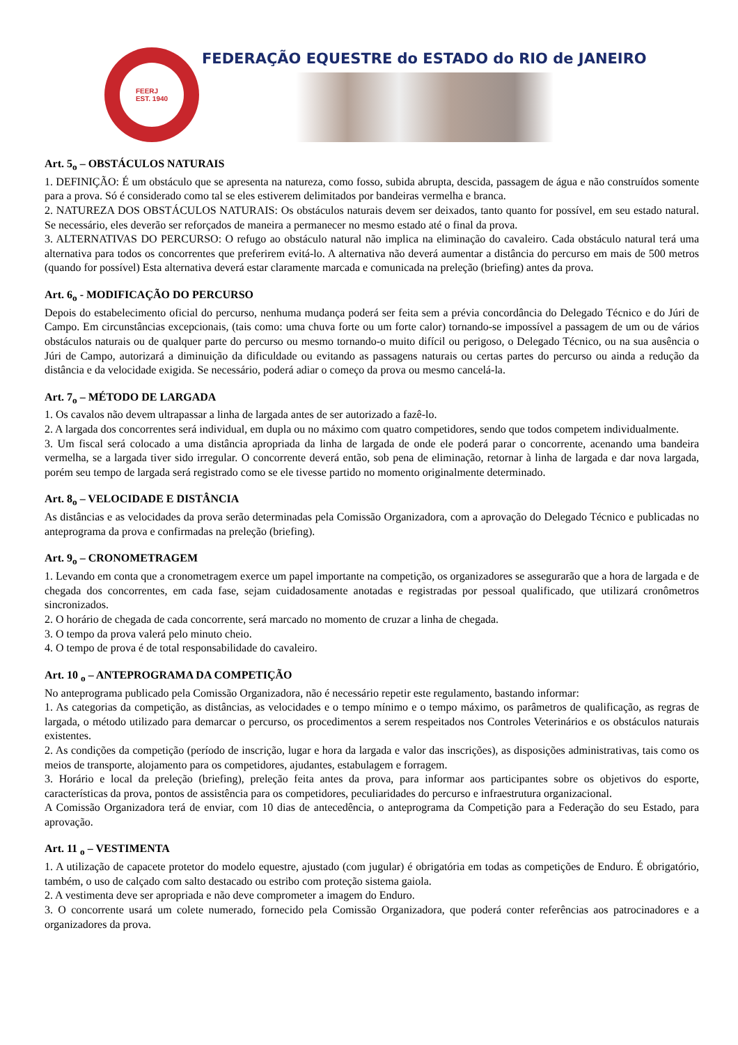FEERJ
EST. 1940
FEDERAÇÃO EQUESTRE do ESTADO do RIO de JANEIRO
Art. 5<sub>o</sub> – OBSTÁCULOS NATURAIS
1. DEFINIÇÃO: É um obstáculo que se apresenta na natureza, como fosso, subida abrupta, descida, passagem de água e não construídos somente para a prova. Só é considerado como tal se eles estiverem delimitados por bandeiras vermelha e branca.
2. NATUREZA DOS OBSTÁCULOS NATURAIS: Os obstáculos naturais devem ser deixados, tanto quanto for possível, em seu estado natural. Se necessário, eles deverão ser reforçados de maneira a permanecer no mesmo estado até o final da prova.
3. ALTERNATIVAS DO PERCURSO: O refugo ao obstáculo natural não implica na eliminação do cavaleiro. Cada obstáculo natural terá uma alternativa para todos os concorrentes que preferirem evitá-lo. A alternativa não deverá aumentar a distância do percurso em mais de 500 metros (quando for possível) Esta alternativa deverá estar claramente marcada e comunicada na preleção (briefing) antes da prova.
Art. 6<sub>o</sub> - MODIFICAÇÃO DO PERCURSO
Depois do estabelecimento oficial do percurso, nenhuma mudança poderá ser feita sem a prévia concordância do Delegado Técnico e do Júri de Campo. Em circunstâncias excepcionais, (tais como: uma chuva forte ou um forte calor) tornando-se impossível a passagem de um ou de vários obstáculos naturais ou de qualquer parte do percurso ou mesmo tornando-o muito difícil ou perigoso, o Delegado Técnico, ou na sua ausência o Júri de Campo, autorizará a diminuição da dificuldade ou evitando as passagens naturais ou certas partes do percurso ou ainda a redução da distância e da velocidade exigida. Se necessário, poderá adiar o começo da prova ou mesmo cancelá-la.
Art. 7<sub>o</sub> – MÉTODO DE LARGADA
1. Os cavalos não devem ultrapassar a linha de largada antes de ser autorizado a fazê-lo.
2. A largada dos concorrentes será individual, em dupla ou no máximo com quatro competidores, sendo que todos competem individualmente.
3. Um fiscal será colocado a uma distância apropriada da linha de largada de onde ele poderá parar o concorrente, acenando uma bandeira vermelha, se a largada tiver sido irregular. O concorrente deverá então, sob pena de eliminação, retornar à linha de largada e dar nova largada, porém seu tempo de largada será registrado como se ele tivesse partido no momento originalmente determinado.
Art. 8<sub>o</sub> – VELOCIDADE E DISTÂNCIA
As distâncias e as velocidades da prova serão determinadas pela Comissão Organizadora, com a aprovação do Delegado Técnico e publicadas no anteprograma da prova e confirmadas na preleção (briefing).
Art. 9<sub>o</sub> – CRONOMETRAGEM
1. Levando em conta que a cronometragem exerce um papel importante na competição, os organizadores se assegurarão que a hora de largada e de chegada dos concorrentes, em cada fase, sejam cuidadosamente anotadas e registradas por pessoal qualificado, que utilizará cronômetros sincronizados.
2. O horário de chegada de cada concorrente, será marcado no momento de cruzar a linha de chegada.
3. O tempo da prova valerá pelo minuto cheio.
4. O tempo de prova é de total responsabilidade do cavaleiro.
Art. 10 <sub>o</sub> – ANTEPROGRAMA DA COMPETIÇÃO
No anteprograma publicado pela Comissão Organizadora, não é necessário repetir este regulamento, bastando informar:
1. As categorias da competição, as distâncias, as velocidades e o tempo mínimo e o tempo máximo, os parâmetros de qualificação, as regras de largada, o método utilizado para demarcar o percurso, os procedimentos a serem respeitados nos Controles Veterinários e os obstáculos naturais existentes.
2. As condições da competição (período de inscrição, lugar e hora da largada e valor das inscrições), as disposições administrativas, tais como os meios de transporte, alojamento para os competidores, ajudantes, estabulagem e forragem.
3. Horário e local da preleção (briefing), preleção feita antes da prova, para informar aos participantes sobre os objetivos do esporte, características da prova, pontos de assistência para os competidores, peculiaridades do percurso e infraestrutura organizacional.
A Comissão Organizadora terá de enviar, com 10 dias de antecedência, o anteprograma da Competição para a Federação do seu Estado, para aprovação.
Art. 11 <sub>o</sub> – VESTIMENTA
1. A utilização de capacete protetor do modelo equestre, ajustado (com jugular) é obrigatória em todas as competições de Enduro. É obrigatório, também, o uso de calçado com salto destacado ou estribo com proteção sistema gaiola.
2. A vestimenta deve ser apropriada e não deve comprometer a imagem do Enduro.
3. O concorrente usará um colete numerado, fornecido pela Comissão Organizadora, que poderá conter referências aos patrocinadores e a organizadores da prova.